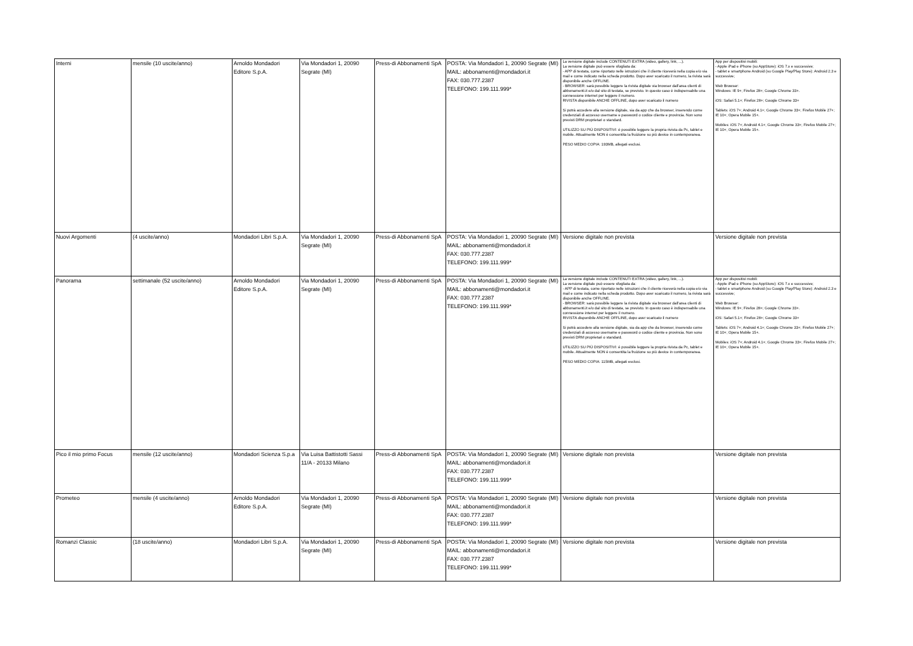| Interni | mensile (10 uscite/anno) | Arnoldo Mondadori Editore S.p.A. | Via Mondadori 1, 20090 Segrate (MI) | Press-di Abbonamenti SpA | POSTA: Via Mondadori 1, 20090 Segrate (MI) MAIL: abbonamenti@mondadori.it FAX: 030.777.2387 TELEFONO: 199.111.999* | La versione digitale include CONTENUTI EXTRA (video, gallery, link, ...). La versione digitale può essere sfogliata da: - APP di testata, come riportato nelle istruzioni che il cliente riceverà nella copia e/o via mail e come indicato nella scheda prodotto. Dopo aver scaricato il numero, la rivista sarà disponibile anche OFFLINE. - BROWSER: sarà possibile leggere la rivista digitale via browser dall'area clienti di abbonamenti.it e/o dal sito di testata, se previsto. In questo caso è indispensabile una connessione internet per leggere il numero. RIVISTA disponibile ANCHE OFFLINE, dopo aver scaricato il numero Si potrà accedere alla versione digitale, sia da app che da browser, inserendo come credenziali di accesso username e password o codice cliente e provincia. Non sono previsti DRM proprietari o standard. UTILIZZO SU PIÙ DISPOSITIVI: è possibile leggere la propria rivista da Pc, tablet e mobile. Attualmente NON è consentita la fruizione su più device in contemporanea. PESO MEDIO COPIA: 193MB, allegati esclusi. | App per dispositivi mobili: - Apple iPad e iPhone (su AppStore): iOS 7.x e successive; - tablet e smartphone Android (su Google Play/Play Store): Android 2.3 e successive; Web Browser: Windows: IE 9+; Firefox 28+; Google Chrome 33+. iOS: Safari 5.1+; Firefox 28+; Google Chrome 33+ Tablets: iOS 7+; Android 4.1+; Google Chrome 33+; Firefox Mobile 27+; IE 10+; Opera Mobile 15+. Mobiles: iOS 7+; Android 4.1+; Google Chrome 33+; Firefox Mobile 27+; IE 10+; Opera Mobile 15+. |
| Nuovi Argomenti | (4 uscite/anno) | Mondadori Libri S.p.A. | Via Mondadori 1, 20090 Segrate (MI) | Press-di Abbonamenti SpA | POSTA: Via Mondadori 1, 20090 Segrate (MI) MAIL: abbonamenti@mondadori.it FAX: 030.777.2387 TELEFONO: 199.111.999* | Versione digitale non prevista | Versione digitale non prevista |
| Panorama | settimanale (52 uscite/anno) | Arnoldo Mondadori Editore S.p.A. | Via Mondadori 1, 20090 Segrate (MI) | Press-di Abbonamenti SpA | POSTA: Via Mondadori 1, 20090 Segrate (MI) MAIL: abbonamenti@mondadori.it FAX: 030.777.2387 TELEFONO: 199.111.999* | La versione digitale include CONTENUTI EXTRA (video, gallery, link, ...). La versione digitale può essere sfogliata da: - APP di testata, come riportato nelle istruzioni che il cliente riceverà nella copia e/o via mail e come indicato nella scheda prodotto. Dopo aver scaricato il numero, la rivista sarà disponibile anche OFFLINE. - BROWSER: sarà possibile leggere la rivista digitale via browser dall'area clienti di abbonamenti.it e/o dal sito di testata, se previsto. In questo caso è indispensabile una connessione internet per leggere il numero. RIVISTA disponibile ANCHE OFFLINE, dopo aver scaricato il numero Si potrà accedere alla versione digitale, sia da app che da browser, inserendo come credenziali di accesso username e password o codice cliente e provincia. Non sono previsti DRM proprietari o standard. UTILIZZO SU PIÙ DISPOSITIVI: è possibile leggere la propria rivista da Pc, tablet e mobile. Attualmente NON è consentita la fruizione su più device in contemporanea. PESO MEDIO COPIA: 115MB, allegati esclusi. | App per dispositivi mobili: - Apple iPad e iPhone (su AppStore): iOS 7.x e successive; - tablet e smartphone Android (su Google Play/Play Store): Android 2.3 e successive; Web Browser: Windows: IE 9+; Firefox 28+; Google Chrome 33+. iOS: Safari 5.1+; Firefox 28+; Google Chrome 33+ Tablets: iOS 7+; Android 4.1+; Google Chrome 33+; Firefox Mobile 27+; IE 10+; Opera Mobile 15+. Mobiles: iOS 7+; Android 4.1+; Google Chrome 33+; Firefox Mobile 27+; IE 10+; Opera Mobile 15+. |
| Pico il mio primo Focus | mensile (12 uscite/anno) | Mondadori Scienza S.p.a | Via Luisa Battistotti Sassi 11/A - 20133 Milano | Press-di Abbonamenti SpA | POSTA: Via Mondadori 1, 20090 Segrate (MI) MAIL: abbonamenti@mondadori.it FAX: 030.777.2387 TELEFONO: 199.111.999* | Versione digitale non prevista | Versione digitale non prevista |
| Prometeo | mensile (4 uscite/anno) | Arnoldo Mondadori Editore S.p.A. | Via Mondadori 1, 20090 Segrate (MI) | Press-di Abbonamenti SpA | POSTA: Via Mondadori 1, 20090 Segrate (MI) MAIL: abbonamenti@mondadori.it FAX: 030.777.2387 TELEFONO: 199.111.999* | Versione digitale non prevista | Versione digitale non prevista |
| Romanzi Classic | (18 uscite/anno) | Mondadori Libri S.p.A. | Via Mondadori 1, 20090 Segrate (MI) | Press-di Abbonamenti SpA | POSTA: Via Mondadori 1, 20090 Segrate (MI) MAIL: abbonamenti@mondadori.it FAX: 030.777.2387 TELEFONO: 199.111.999* | Versione digitale non prevista | Versione digitale non prevista |